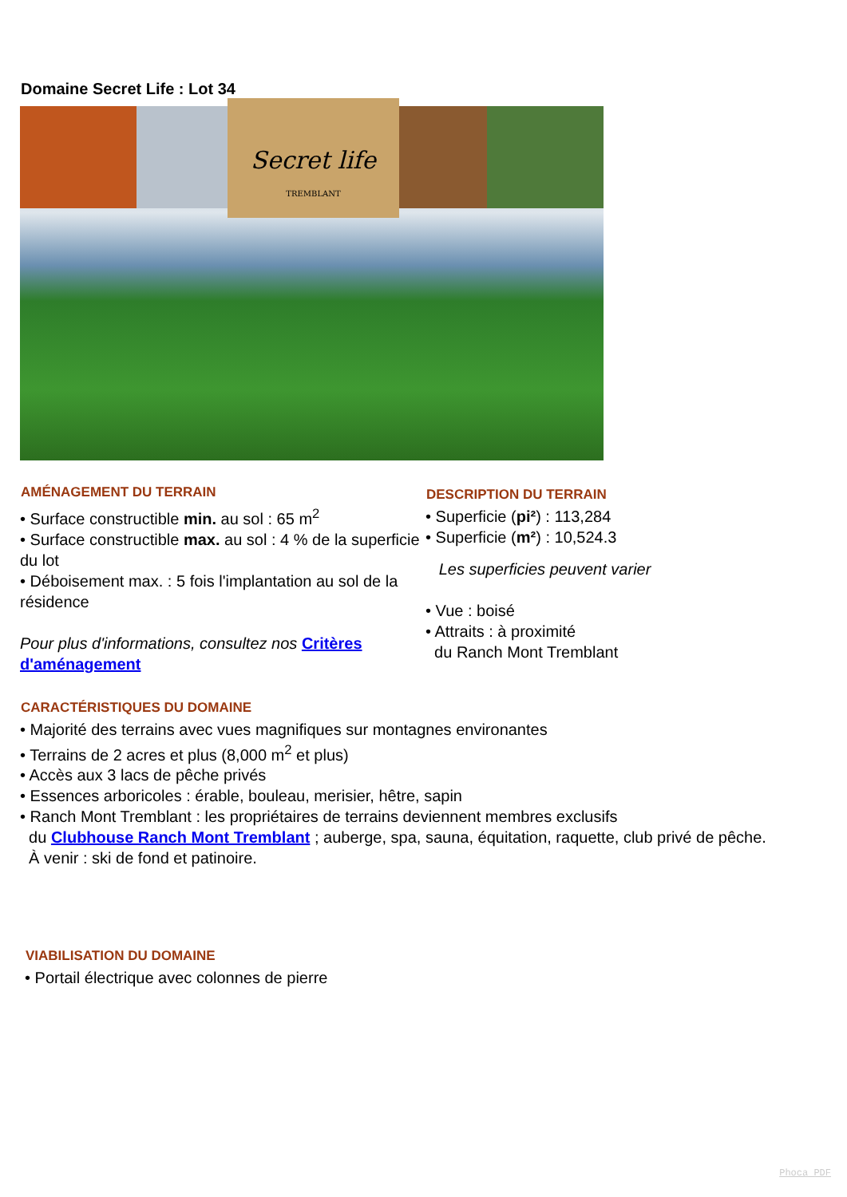Domaine Secret Life : Lot 34
Secret life
TREMBLANT
AMÉNAGEMENT DU TERRAIN
• Surface constructible min. au sol : 65 m<sup>2</sup>
• Surface constructible max. au sol : 4 % de la superficie du lot
• Déboisement max. : 5 fois l'implantation au sol de la résidence
Pour plus d'informations, consultez nos Critères d'aménagement
DESCRIPTION DU TERRAIN
• Superficie (pi²) : 113,284
• Superficie (m²) : 10,524.3
Les superficies peuvent varier
• Vue : boisé
• Attraits : à proximité
du Ranch Mont Tremblant
CARACTÉRISTIQUES DU DOMAINE
• Majorité des terrains avec vues magnifiques sur montagnes environantes
• Terrains de 2 acres et plus (8,000 m<sup>2</sup> et plus)
• Accès aux 3 lacs de pêche privés
• Essences arboricoles : érable, bouleau, merisier, hêtre, sapin
• Ranch Mont Tremblant : les propriétaires de terrains deviennent membres exclusifs
du Clubhouse Ranch Mont Tremblant ; auberge, spa, sauna, équitation, raquette, club privé de pêche.
À venir : ski de fond et patinoire.
VIABILISATION DU DOMAINE
• Portail électrique avec colonnes de pierre
Phoca PDF